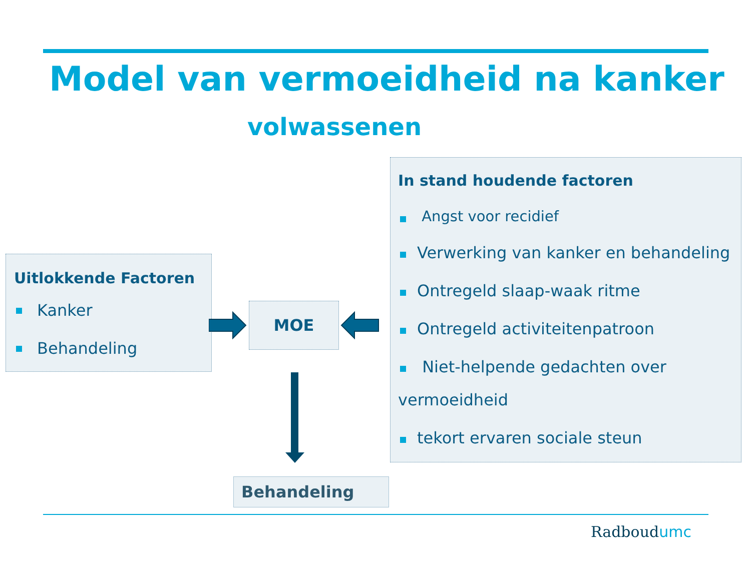Model van vermoeidheid na kanker
volwassenen
Uitlokkende Factoren
Kanker
Behandeling
MOE
In stand houdende factoren
Angst voor recidief
Verwerking van kanker en behandeling
Ontregeld slaap-waak ritme
Ontregeld activiteitenpatroon
Niet-helpende gedachten over
vermoeidheid
tekort ervaren sociale steun
Behandeling
Radboudumc